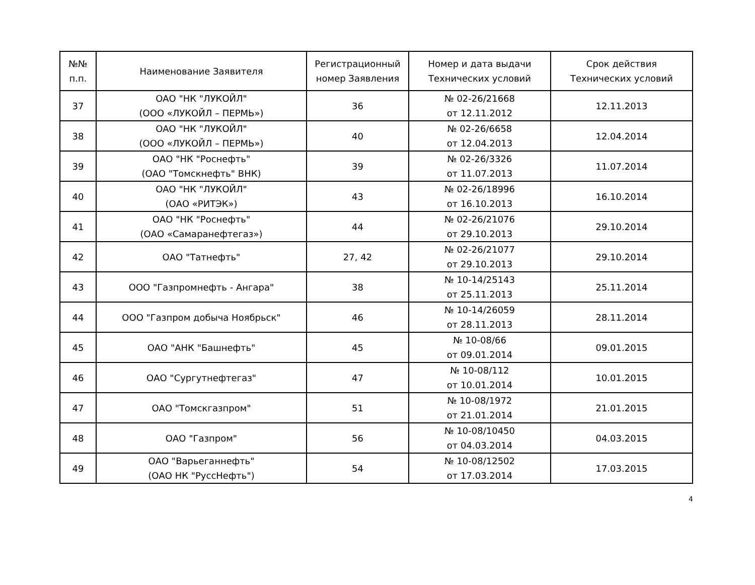| №№ п.п. | Наименование Заявителя | Регистрационный номер Заявления | Номер и дата выдачи Технических условий | Срок действия Технических условий |
| --- | --- | --- | --- | --- |
| 37 | ОАО "НК "ЛУКОЙЛ" (ООО «ЛУКОЙЛ – ПЕРМЬ») | 36 | № 02-26/21668 от 12.11.2012 | 12.11.2013 |
| 38 | ОАО "НК "ЛУКОЙЛ" (ООО «ЛУКОЙЛ – ПЕРМЬ») | 40 | № 02-26/6658 от 12.04.2013 | 12.04.2014 |
| 39 | ОАО "НК "Роснефть" (ОАО "Томскнефть" ВНК) | 39 | № 02-26/3326 от 11.07.2013 | 11.07.2014 |
| 40 | ОАО "НК "ЛУКОЙЛ" (ОАО «РИТЭК») | 43 | № 02-26/18996 от 16.10.2013 | 16.10.2014 |
| 41 | ОАО "НК "Роснефть" (ОАО «Самаранефтегаз») | 44 | № 02-26/21076 от 29.10.2013 | 29.10.2014 |
| 42 | ОАО "Татнефть" | 27, 42 | № 02-26/21077 от 29.10.2013 | 29.10.2014 |
| 43 | ООО "Газпромнефть - Ангара" | 38 | № 10-14/25143 от 25.11.2013 | 25.11.2014 |
| 44 | ООО "Газпром добыча Ноябрьск" | 46 | № 10-14/26059 от 28.11.2013 | 28.11.2014 |
| 45 | ОАО "АНК "Башнефть" | 45 | № 10-08/66 от 09.01.2014 | 09.01.2015 |
| 46 | ОАО "Сургутнефтегаз" | 47 | № 10-08/112 от 10.01.2014 | 10.01.2015 |
| 47 | ОАО "Томскгазпром" | 51 | № 10-08/1972 от 21.01.2014 | 21.01.2015 |
| 48 | ОАО "Газпром" | 56 | № 10-08/10450 от 04.03.2014 | 04.03.2015 |
| 49 | ОАО "Варьеганнефть" (ОАО НК "РуссНефть") | 54 | № 10-08/12502 от 17.03.2014 | 17.03.2015 |
4